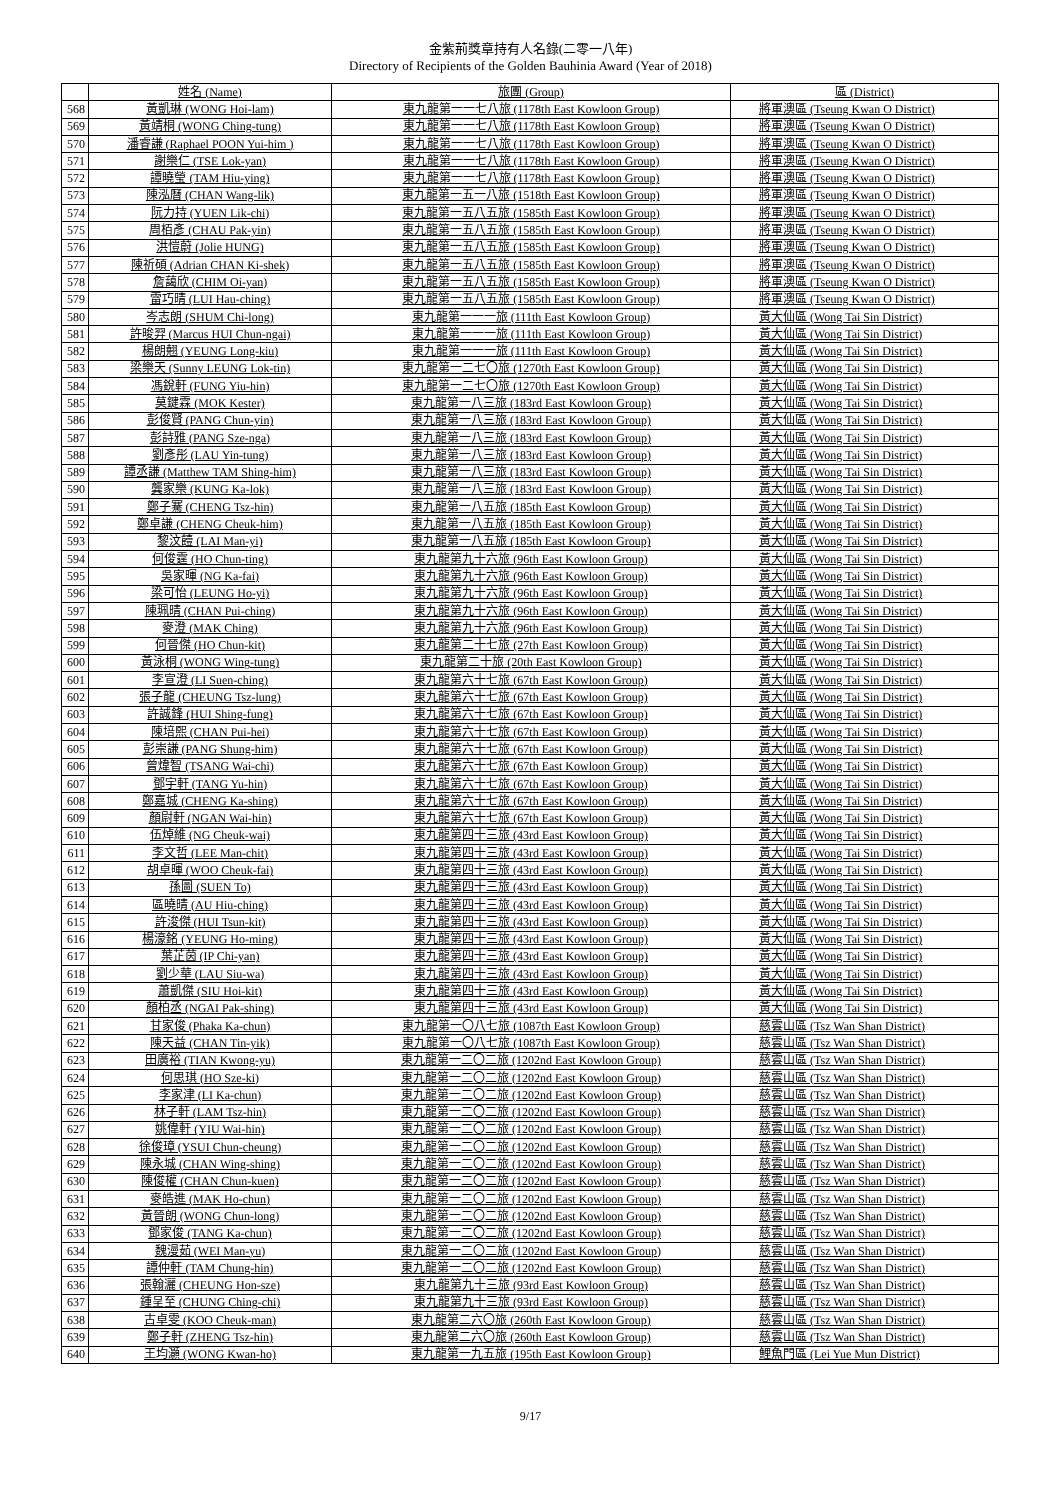金紫荊獎章持有人名錄(二零一八年)
Directory of Recipients of the Golden Bauhinia Award (Year of 2018)
| | 姓名 (Name) | 旅團 (Group) | 區 (District) |
| --- | --- | --- | --- |
| 568 | 黃凱琳 (WONG Hoi-lam) | 東九龍第一一七八旅 (1178th East Kowloon Group) | 將軍澳區 (Tseung Kwan O District) |
| 569 | 黃靖桐 (WONG Ching-tung) | 東九龍第一一七八旅 (1178th East Kowloon Group) | 將軍澳區 (Tseung Kwan O District) |
| 570 | 潘睿謙 (Raphael POON Yui-him ) | 東九龍第一一七八旅 (1178th East Kowloon Group) | 將軍澳區 (Tseung Kwan O District) |
| 571 | 謝樂仁 (TSE Lok-yan) | 東九龍第一一七八旅 (1178th East Kowloon Group) | 將軍澳區 (Tseung Kwan O District) |
| 572 | 譚曉瑩 (TAM Hiu-ying) | 東九龍第一一七八旅 (1178th East Kowloon Group) | 將軍澳區 (Tseung Kwan O District) |
| 573 | 陳泓曆 (CHAN Wang-lik) | 東九龍第一五一八旅 (1518th East Kowloon Group) | 將軍澳區 (Tseung Kwan O District) |
| 574 | 阮力持 (YUEN Lik-chi) | 東九龍第一五八五旅 (1585th East Kowloon Group) | 將軍澳區 (Tseung Kwan O District) |
| 575 | 周栢彥 (CHAU Pak-yin) | 東九龍第一五八五旅 (1585th East Kowloon Group) | 將軍澳區 (Tseung Kwan O District) |
| 576 | 洪愷蔚 (Jolie HUNG) | 東九龍第一五八五旅 (1585th East Kowloon Group) | 將軍澳區 (Tseung Kwan O District) |
| 577 | 陳祈碩 (Adrian CHAN Ki-shek) | 東九龍第一五八五旅 (1585th East Kowloon Group) | 將軍澳區 (Tseung Kwan O District) |
| 578 | 詹藹欣 (CHIM Oi-yan) | 東九龍第一五八五旅 (1585th East Kowloon Group) | 將軍澳區 (Tseung Kwan O District) |
| 579 | 雷巧晴 (LUI Hau-ching) | 東九龍第一五八五旅 (1585th East Kowloon Group) | 將軍澳區 (Tseung Kwan O District) |
| 580 | 岑志朗 (SHUM Chi-long) | 東九龍第一一一旅 (111th East Kowloon Group) | 黃大仙區 (Wong Tai Sin District) |
| 581 | 許晙羿 (Marcus HUI Chun-ngai) | 東九龍第一一一旅 (111th East Kowloon Group) | 黃大仙區 (Wong Tai Sin District) |
| 582 | 楊朗翹 (YEUNG Long-kiu) | 東九龍第一一一旅 (111th East Kowloon Group) | 黃大仙區 (Wong Tai Sin District) |
| 583 | 梁樂天 (Sunny LEUNG Lok-tin) | 東九龍第一二七〇旅 (1270th East Kowloon Group) | 黃大仙區 (Wong Tai Sin District) |
| 584 | 馮銳軒 (FUNG Yiu-hin) | 東九龍第一二七〇旅 (1270th East Kowloon Group) | 黃大仙區 (Wong Tai Sin District) |
| 585 | 莫鍵霖 (MOK Kester) | 東九龍第一八三旅 (183rd East Kowloon Group) | 黃大仙區 (Wong Tai Sin District) |
| 586 | 彭俊賢 (PANG Chun-yin) | 東九龍第一八三旅 (183rd East Kowloon Group) | 黃大仙區 (Wong Tai Sin District) |
| 587 | 彭詩雅 (PANG Sze-nga) | 東九龍第一八三旅 (183rd East Kowloon Group) | 黃大仙區 (Wong Tai Sin District) |
| 588 | 劉彥彤 (LAU Yin-tung) | 東九龍第一八三旅 (183rd East Kowloon Group) | 黃大仙區 (Wong Tai Sin District) |
| 589 | 譚丞謙 (Matthew TAM Shing-him) | 東九龍第一八三旅 (183rd East Kowloon Group) | 黃大仙區 (Wong Tai Sin District) |
| 590 | 龔家樂 (KUNG Ka-lok) | 東九龍第一八三旅 (183rd East Kowloon Group) | 黃大仙區 (Wong Tai Sin District) |
| 591 | 鄭子騫 (CHENG Tsz-hin) | 東九龍第一八五旅 (185th East Kowloon Group) | 黃大仙區 (Wong Tai Sin District) |
| 592 | 鄭卓謙 (CHENG Cheuk-him) | 東九龍第一八五旅 (185th East Kowloon Group) | 黃大仙區 (Wong Tai Sin District) |
| 593 | 黎汶饐 (LAI Man-yi) | 東九龍第一八五旅 (185th East Kowloon Group) | 黃大仙區 (Wong Tai Sin District) |
| 594 | 何俊霆 (HO Chun-ting) | 東九龍第九十六旅 (96th East Kowloon Group) | 黃大仙區 (Wong Tai Sin District) |
| 595 | 吳家暉 (NG Ka-fai) | 東九龍第九十六旅 (96th East Kowloon Group) | 黃大仙區 (Wong Tai Sin District) |
| 596 | 梁可怡 (LEUNG Ho-yi) | 東九龍第九十六旅 (96th East Kowloon Group) | 黃大仙區 (Wong Tai Sin District) |
| 597 | 陳珮晴 (CHAN Pui-ching) | 東九龍第九十六旅 (96th East Kowloon Group) | 黃大仙區 (Wong Tai Sin District) |
| 598 | 麥澄 (MAK Ching) | 東九龍第九十六旅 (96th East Kowloon Group) | 黃大仙區 (Wong Tai Sin District) |
| 599 | 何晉傑 (HO Chun-kit) | 東九龍第二十七旅 (27th East Kowloon Group) | 黃大仙區 (Wong Tai Sin District) |
| 600 | 黃泳桐 (WONG Wing-tung) | 東九龍第二十旅 (20th East Kowloon Group) | 黃大仙區 (Wong Tai Sin District) |
| 601 | 李宣澄 (LI Suen-ching) | 東九龍第六十七旅 (67th East Kowloon Group) | 黃大仙區 (Wong Tai Sin District) |
| 602 | 張子龍 (CHEUNG Tsz-lung) | 東九龍第六十七旅 (67th East Kowloon Group) | 黃大仙區 (Wong Tai Sin District) |
| 603 | 許誠鋒 (HUI Shing-fung) | 東九龍第六十七旅 (67th East Kowloon Group) | 黃大仙區 (Wong Tai Sin District) |
| 604 | 陳培熙 (CHAN Pui-hei) | 東九龍第六十七旅 (67th East Kowloon Group) | 黃大仙區 (Wong Tai Sin District) |
| 605 | 彭崇謙 (PANG Shung-him) | 東九龍第六十七旅 (67th East Kowloon Group) | 黃大仙區 (Wong Tai Sin District) |
| 606 | 曾煒智 (TSANG Wai-chi) | 東九龍第六十七旅 (67th East Kowloon Group) | 黃大仙區 (Wong Tai Sin District) |
| 607 | 鄧宇軒 (TANG Yu-hin) | 東九龍第六十七旅 (67th East Kowloon Group) | 黃大仙區 (Wong Tai Sin District) |
| 608 | 鄭嘉城 (CHENG Ka-shing) | 東九龍第六十七旅 (67th East Kowloon Group) | 黃大仙區 (Wong Tai Sin District) |
| 609 | 顏尉軒 (NGAN Wai-hin) | 東九龍第六十七旅 (67th East Kowloon Group) | 黃大仙區 (Wong Tai Sin District) |
| 610 | 伍焯維 (NG Cheuk-wai) | 東九龍第四十三旅 (43rd East Kowloon Group) | 黃大仙區 (Wong Tai Sin District) |
| 611 | 李文哲 (LEE Man-chit) | 東九龍第四十三旅 (43rd East Kowloon Group) | 黃大仙區 (Wong Tai Sin District) |
| 612 | 胡卓暉 (WOO Cheuk-fai) | 東九龍第四十三旅 (43rd East Kowloon Group) | 黃大仙區 (Wong Tai Sin District) |
| 613 | 孫圖 (SUEN To) | 東九龍第四十三旅 (43rd East Kowloon Group) | 黃大仙區 (Wong Tai Sin District) |
| 614 | 區曉晴 (AU Hiu-ching) | 東九龍第四十三旅 (43rd East Kowloon Group) | 黃大仙區 (Wong Tai Sin District) |
| 615 | 許浚傑 (HUI Tsun-kit) | 東九龍第四十三旅 (43rd East Kowloon Group) | 黃大仙區 (Wong Tai Sin District) |
| 616 | 楊濠銘 (YEUNG Ho-ming) | 東九龍第四十三旅 (43rd East Kowloon Group) | 黃大仙區 (Wong Tai Sin District) |
| 617 | 葉芷茵 (IP Chi-yan) | 東九龍第四十三旅 (43rd East Kowloon Group) | 黃大仙區 (Wong Tai Sin District) |
| 618 | 劉少華 (LAU Siu-wa) | 東九龍第四十三旅 (43rd East Kowloon Group) | 黃大仙區 (Wong Tai Sin District) |
| 619 | 蕭凱傑 (SIU Hoi-kit) | 東九龍第四十三旅 (43rd East Kowloon Group) | 黃大仙區 (Wong Tai Sin District) |
| 620 | 顏柏丞 (NGAI Pak-shing) | 東九龍第四十三旅 (43rd East Kowloon Group) | 黃大仙區 (Wong Tai Sin District) |
| 621 | 甘家俊 (Phaka Ka-chun) | 東九龍第一〇八七旅 (1087th East Kowloon Group) | 慈雲山區 (Tsz Wan Shan District) |
| 622 | 陳天益 (CHAN Tin-yik) | 東九龍第一〇八七旅 (1087th East Kowloon Group) | 慈雲山區 (Tsz Wan Shan District) |
| 623 | 田廣裕 (TIAN Kwong-yu) | 東九龍第一二〇二旅 (1202nd East Kowloon Group) | 慈雲山區 (Tsz Wan Shan District) |
| 624 | 何思琪 (HO Sze-ki) | 東九龍第一二〇二旅 (1202nd East Kowloon Group) | 慈雲山區 (Tsz Wan Shan District) |
| 625 | 李家津 (LI Ka-chun) | 東九龍第一二〇二旅 (1202nd East Kowloon Group) | 慈雲山區 (Tsz Wan Shan District) |
| 626 | 林子軒 (LAM Tsz-hin) | 東九龍第一二〇二旅 (1202nd East Kowloon Group) | 慈雲山區 (Tsz Wan Shan District) |
| 627 | 姚偉軒 (YIU Wai-hin) | 東九龍第一二〇二旅 (1202nd East Kowloon Group) | 慈雲山區 (Tsz Wan Shan District) |
| 628 | 徐俊璋 (YSUI Chun-cheung) | 東九龍第一二〇二旅 (1202nd East Kowloon Group) | 慈雲山區 (Tsz Wan Shan District) |
| 629 | 陳永城 (CHAN Wing-shing) | 東九龍第一二〇二旅 (1202nd East Kowloon Group) | 慈雲山區 (Tsz Wan Shan District) |
| 630 | 陳俊權 (CHAN Chun-kuen) | 東九龍第一二〇二旅 (1202nd East Kowloon Group) | 慈雲山區 (Tsz Wan Shan District) |
| 631 | 麥皓進 (MAK Ho-chun) | 東九龍第一二〇二旅 (1202nd East Kowloon Group) | 慈雲山區 (Tsz Wan Shan District) |
| 632 | 黃晉朗 (WONG Chun-long) | 東九龍第一二〇二旅 (1202nd East Kowloon Group) | 慈雲山區 (Tsz Wan Shan District) |
| 633 | 鄧家俊 (TANG Ka-chun) | 東九龍第一二〇二旅 (1202nd East Kowloon Group) | 慈雲山區 (Tsz Wan Shan District) |
| 634 | 魏漫茹 (WEI Man-yu) | 東九龍第一二〇二旅 (1202nd East Kowloon Group) | 慈雲山區 (Tsz Wan Shan District) |
| 635 | 譚仲軒 (TAM Chung-hin) | 東九龍第一二〇二旅 (1202nd East Kowloon Group) | 慈雲山區 (Tsz Wan Shan District) |
| 636 | 張翰灑 (CHEUNG Hon-sze) | 東九龍第九十三旅 (93rd East Kowloon Group) | 慈雲山區 (Tsz Wan Shan District) |
| 637 | 鍾呈至 (CHUNG Ching-chi) | 東九龍第九十三旅 (93rd East Kowloon Group) | 慈雲山區 (Tsz Wan Shan District) |
| 638 | 古卓雯 (KOO Cheuk-man) | 東九龍第二六〇旅 (260th East Kowloon Group) | 慈雲山區 (Tsz Wan Shan District) |
| 639 | 鄭子軒 (ZHENG Tsz-hin) | 東九龍第二六〇旅 (260th East Kowloon Group) | 慈雲山區 (Tsz Wan Shan District) |
| 640 | 王均灝 (WONG Kwan-ho) | 東九龍第一九五旅 (195th East Kowloon Group) | 鯉魚門區 (Lei Yue Mun District) |
9/17